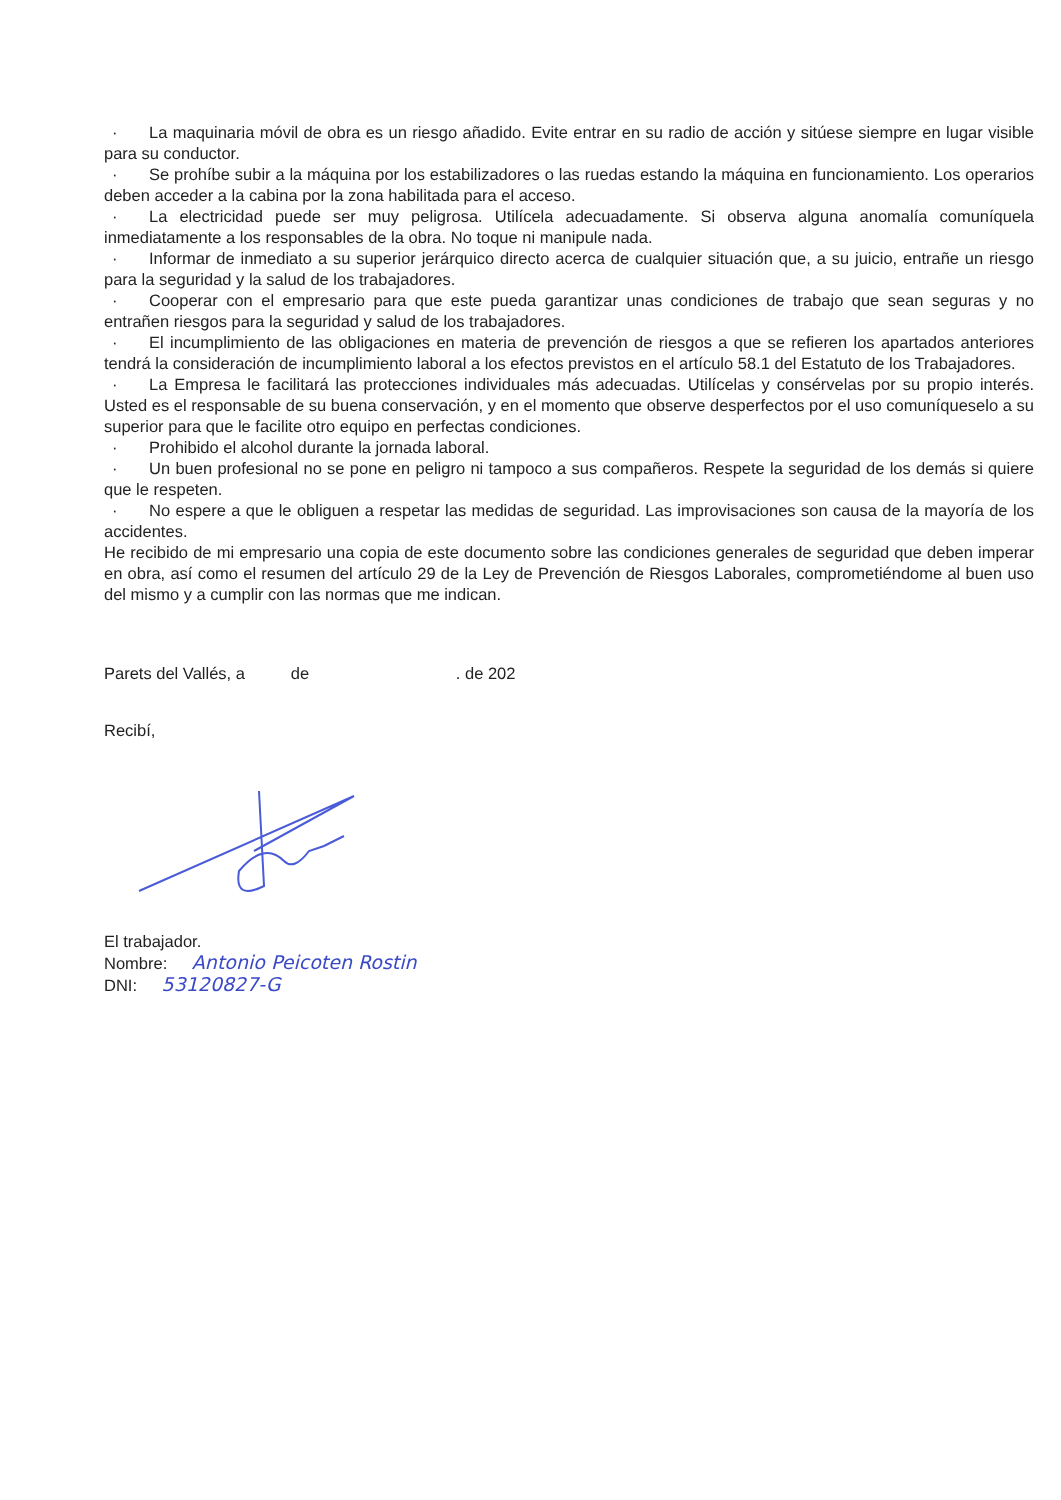· La maquinaria móvil de obra es un riesgo añadido. Evite entrar en su radio de acción y sitúese siempre en lugar visible para su conductor.
· Se prohíbe subir a la máquina por los estabilizadores o las ruedas estando la máquina en funcionamiento. Los operarios deben acceder a la cabina por la zona habilitada para el acceso.
· La electricidad puede ser muy peligrosa. Utilícela adecuadamente. Si observa alguna anomalía comuníquela inmediatamente a los responsables de la obra. No toque ni manipule nada.
· Informar de inmediato a su superior jerárquico directo acerca de cualquier situación que, a su juicio, entrañe un riesgo para la seguridad y la salud de los trabajadores.
· Cooperar con el empresario para que este pueda garantizar unas condiciones de trabajo que sean seguras y no entrañen riesgos para la seguridad y salud de los trabajadores.
· El incumplimiento de las obligaciones en materia de prevención de riesgos a que se refieren los apartados anteriores tendrá la consideración de incumplimiento laboral a los efectos previstos en el artículo 58.1 del Estatuto de los Trabajadores.
· La Empresa le facilitará las protecciones individuales más adecuadas. Utilícelas y consérvelas por su propio interés. Usted es el responsable de su buena conservación, y en el momento que observe desperfectos por el uso comuníqueselo a su superior para que le facilite otro equipo en perfectas condiciones.
· Prohibido el alcohol durante la jornada laboral.
· Un buen profesional no se pone en peligro ni tampoco a sus compañeros. Respete la seguridad de los demás si quiere que le respeten.
· No espere a que le obliguen a respetar las medidas de seguridad. Las improvisaciones son causa de la mayoría de los accidentes.
He recibido de mi empresario una copia de este documento sobre las condiciones generales de seguridad que deben imperar en obra, así como el resumen del artículo 29 de la Ley de Prevención de Riesgos Laborales, comprometiéndome al buen uso del mismo y a cumplir con las normas que me indican.
Parets del Vallés, a de . de 202
Recibí,
El trabajador.
Nombre: Antonio Peicoten Rostin
DNI: 53120827-G